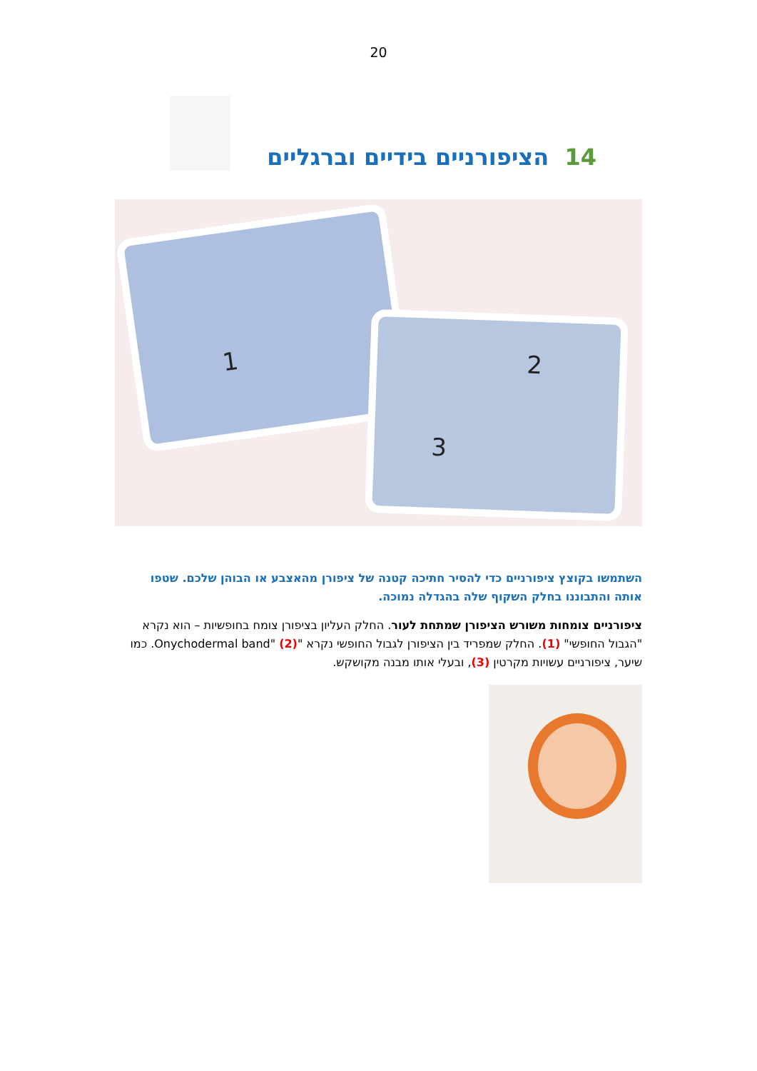20
14 הציפורניים בידיים וברגליים
1
2
3
השתמשו בקוצץ ציפורניים כדי להסיר חתיכה קטנה של ציפורן מהאצבע או הבוהן שלכם. שטפו אותה והתבוננו בחלק השקוף שלה בהגדלה נמוכה.
ציפורניים צומחות משורש הציפורן שמתחת לעור. החלק העליון בציפורן צומח בחופשיות – הוא נקרא "הגבול החופשי" (1). החלק שמפריד בין הציפורן לגבול החופשי נקרא "Onychodermal band" (2). כמו שיער, ציפורניים עשויות מקרטין (3), ובעלי אותו מבנה מקושקש.